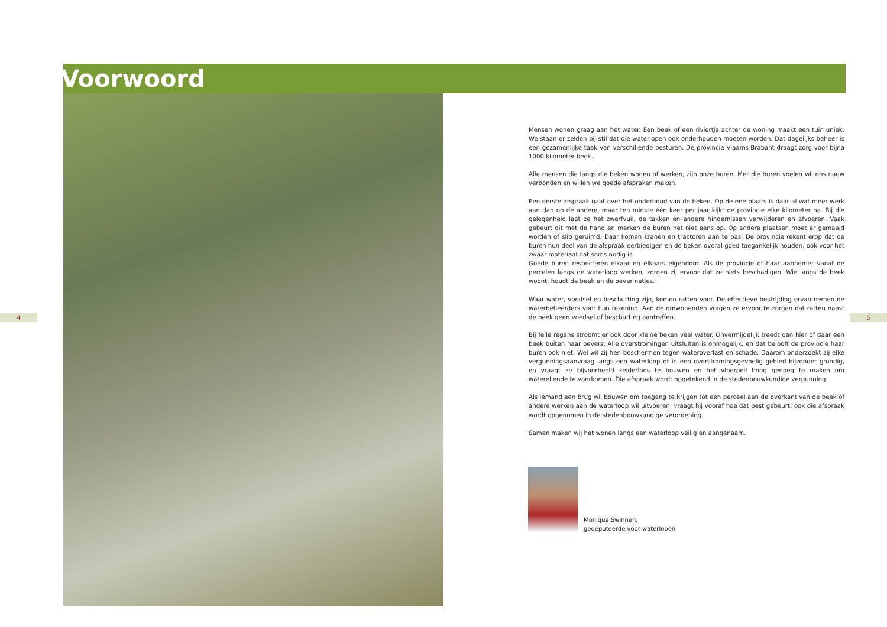Voorwoord
4
Mensen wonen graag aan het water. Een beek of een riviertje achter de woning maakt een tuin uniek. We staan er zelden bij stil dat die waterlopen ook onderhouden moeten worden. Dat dagelijks beheer is een gezamenlijke taak van verschillende besturen. De provincie Vlaams-Brabant draagt zorg voor bijna 1000 kilometer beek.
Alle mensen die langs die beken wonen of werken, zijn onze buren. Met die buren voelen wij ons nauw verbonden en willen we goede afspraken maken.
Een eerste afspraak gaat over het onderhoud van de beken. Op de ene plaats is daar al wat meer werk aan dan op de andere, maar ten minste één keer per jaar kijkt de provincie elke kilometer na. Bij die gelegenheid laat ze het zwerfvuil, de takken en andere hindernissen verwijderen en afvoeren. Vaak gebeurt dit met de hand en merken de buren het niet eens op. Op andere plaatsen moet er gemaaid worden of slib geruimd. Daar komen kranen en tractoren aan te pas. De provincie rekent erop dat de buren hun deel van de afspraak eerbiedigen en de beken overal goed toegankelijk houden, ook voor het zwaar materiaal dat soms nodig is.
Goede buren respecteren elkaar en elkaars eigendom. Als de provincie of haar aannemer vanaf de percelen langs de waterloop werken, zorgen zij ervoor dat ze niets beschadigen. Wie langs de beek woont, houdt de beek en de oever netjes.
Waar water, voedsel en beschutting zijn, komen ratten voor. De effectieve bestrijding ervan nemen de waterbeheerders voor hun rekening. Aan de omwonenden vragen ze ervoor te zorgen dat ratten naast de beek geen voedsel of beschutting aantreffen.
Bij felle regens stroomt er ook door kleine beken veel water. Onvermijdelijk treedt dan hier of daar een beek buiten haar oevers. Alle overstromingen uitsluiten is onmogelijk, en dat belooft de provincie haar buren ook niet. Wel wil zij hen beschermen tegen wateroverlast en schade. Daarom onderzoekt zij elke vergunningsaanvraag langs een waterloop of in een overstromingsgevoelig gebied bijzonder grondig, en vraagt ze bijvoorbeeld kelderloos te bouwen en het vloerpeil hoog genoeg te maken om waterellende te voorkomen. Die afspraak wordt opgetekend in de stedenbouwkundige vergunning.
Als iemand een brug wil bouwen om toegang te krijgen tot een perceel aan de overkant van de beek of andere werken aan de waterloop wil uitvoeren, vraagt hij vooraf hoe dat best gebeurt: ook die afspraak wordt opgenomen in de stedenbouwkundige verordening.
Samen maken wij het wonen langs een waterloop veilig en aangenaam.
Monique Swinnen,
gedeputeerde voor waterlopen
5